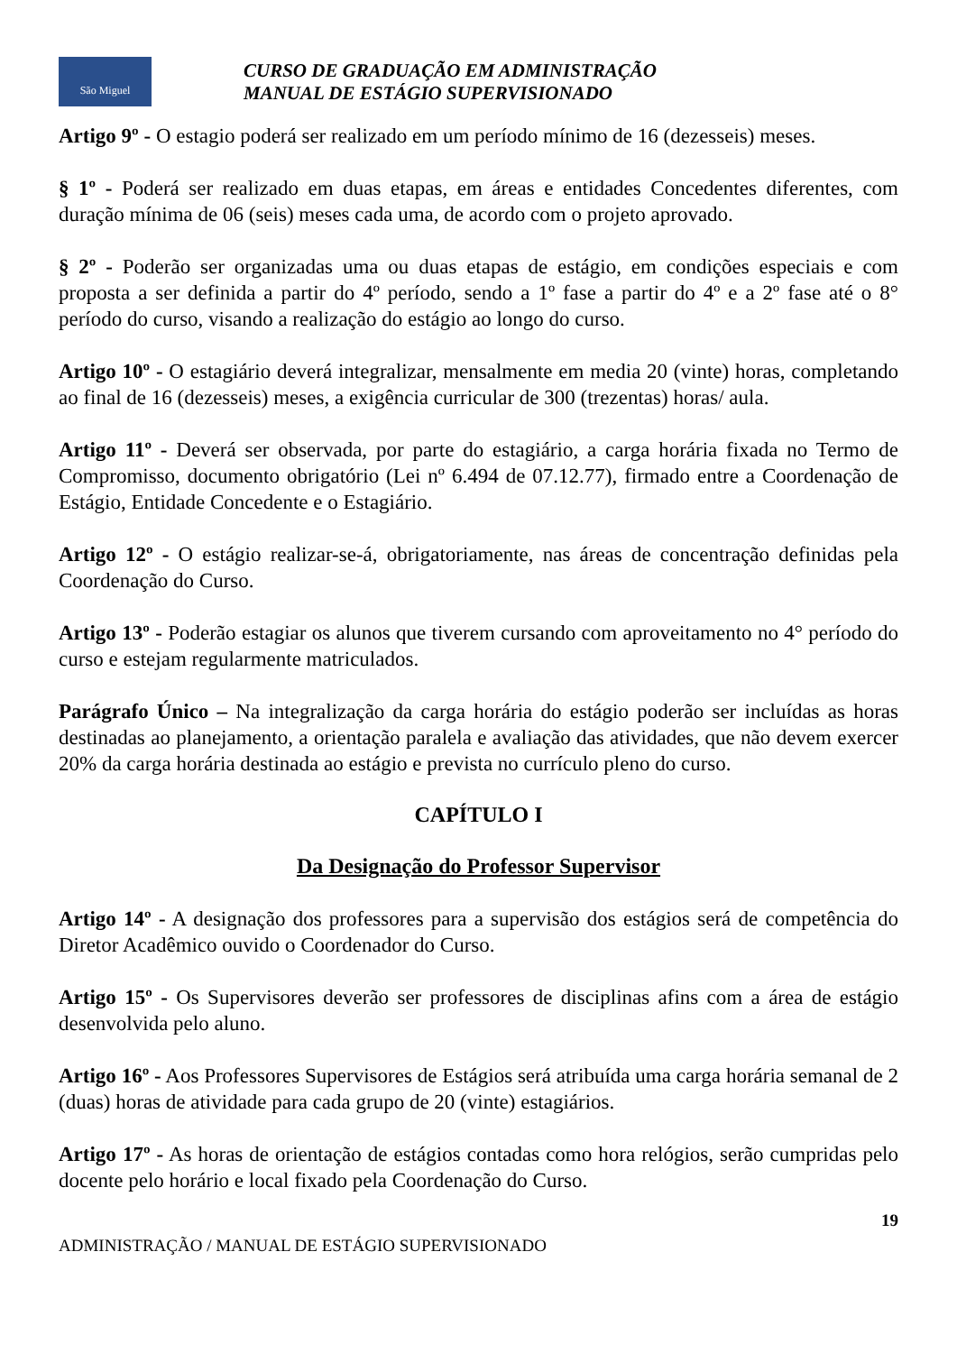São Miguel
CURSO DE GRADUAÇÃO EM ADMINISTRAÇÃO
MANUAL DE ESTÁGIO SUPERVISIONADO
Artigo 9º - O estagio poderá ser realizado em um período mínimo de 16 (dezesseis) meses.
§ 1º - Poderá ser realizado em duas etapas, em áreas e entidades Concedentes diferentes, com duração mínima de 06 (seis) meses cada uma, de acordo com o projeto aprovado.
§ 2º - Poderão ser organizadas uma ou duas etapas de estágio, em condições especiais e com proposta a ser definida a partir do 4º período, sendo a 1º fase a partir do 4º e a 2º fase até o 8° período do curso, visando a realização do estágio ao longo do curso.
Artigo 10º - O estagiário deverá integralizar, mensalmente em media 20 (vinte) horas, completando ao final de 16 (dezesseis) meses, a exigência curricular de 300 (trezentas) horas/ aula.
Artigo 11º - Deverá ser observada, por parte do estagiário, a carga horária fixada no Termo de Compromisso, documento obrigatório (Lei nº 6.494 de 07.12.77), firmado entre a Coordenação de Estágio, Entidade Concedente e o Estagiário.
Artigo 12º - O estágio realizar-se-á, obrigatoriamente, nas áreas de concentração definidas pela Coordenação do Curso.
Artigo 13º - Poderão estagiar os alunos que tiverem cursando com aproveitamento no 4° período do curso e estejam regularmente matriculados.
Parágrafo Único – Na integralização da carga horária do estágio poderão ser incluídas as horas destinadas ao planejamento, a orientação paralela e avaliação das atividades, que não devem exercer 20% da carga horária destinada ao estágio e prevista no currículo pleno do curso.
CAPÍTULO I
Da Designação do Professor Supervisor
Artigo 14º - A designação dos professores para a supervisão dos estágios será de competência do Diretor Acadêmico ouvido o Coordenador do Curso.
Artigo 15º - Os Supervisores deverão ser professores de disciplinas afins com a área de estágio desenvolvida pelo aluno.
Artigo 16º - Aos Professores Supervisores de Estágios será atribuída uma carga horária semanal de 2 (duas) horas de atividade para cada grupo de 20 (vinte) estagiários.
Artigo 17º - As horas de orientação de estágios contadas como hora relógios, serão cumpridas pelo docente pelo horário e local fixado pela Coordenação do Curso.
19
ADMINISTRAÇÃO / MANUAL DE ESTÁGIO SUPERVISIONADO